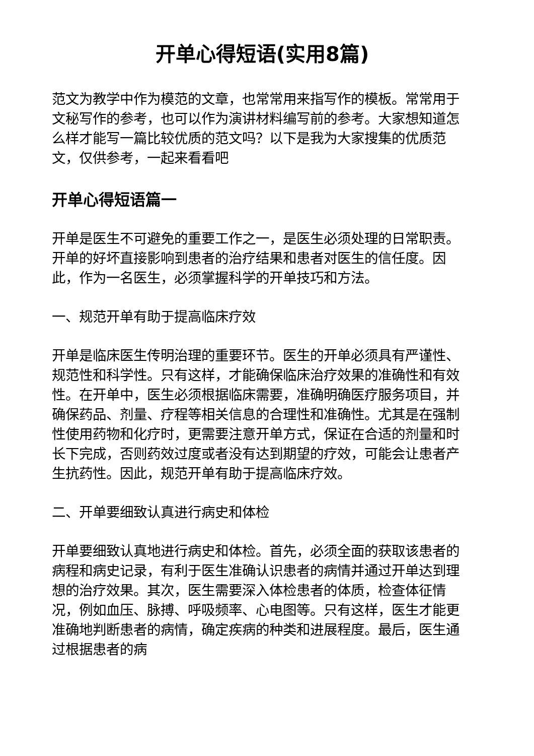开单心得短语(实用8篇)
范文为教学中作为模范的文章，也常常用来指写作的模板。常常用于文秘写作的参考，也可以作为演讲材料编写前的参考。大家想知道怎么样才能写一篇比较优质的范文吗？以下是我为大家搜集的优质范文，仅供参考，一起来看看吧
开单心得短语篇一
开单是医生不可避免的重要工作之一，是医生必须处理的日常职责。开单的好坏直接影响到患者的治疗结果和患者对医生的信任度。因此，作为一名医生，必须掌握科学的开单技巧和方法。
一、规范开单有助于提高临床疗效
开单是临床医生传明治理的重要环节。医生的开单必须具有严谨性、规范性和科学性。只有这样，才能确保临床治疗效果的准确性和有效性。在开单中，医生必须根据临床需要，准确明确医疗服务项目，并确保药品、剂量、疗程等相关信息的合理性和准确性。尤其是在强制性使用药物和化疗时，更需要注意开单方式，保证在合适的剂量和时长下完成，否则药效过度或者没有达到期望的疗效，可能会让患者产生抗药性。因此，规范开单有助于提高临床疗效。
二、开单要细致认真进行病史和体检
开单要细致认真地进行病史和体检。首先，必须全面的获取该患者的病程和病史记录，有利于医生准确认识患者的病情并通过开单达到理想的治疗效果。其次，医生需要深入体检患者的体质，检查体征情况，例如血压、脉搏、呼吸频率、心电图等。只有这样，医生才能更准确地判断患者的病情，确定疾病的种类和进展程度。最后，医生通过根据患者的病